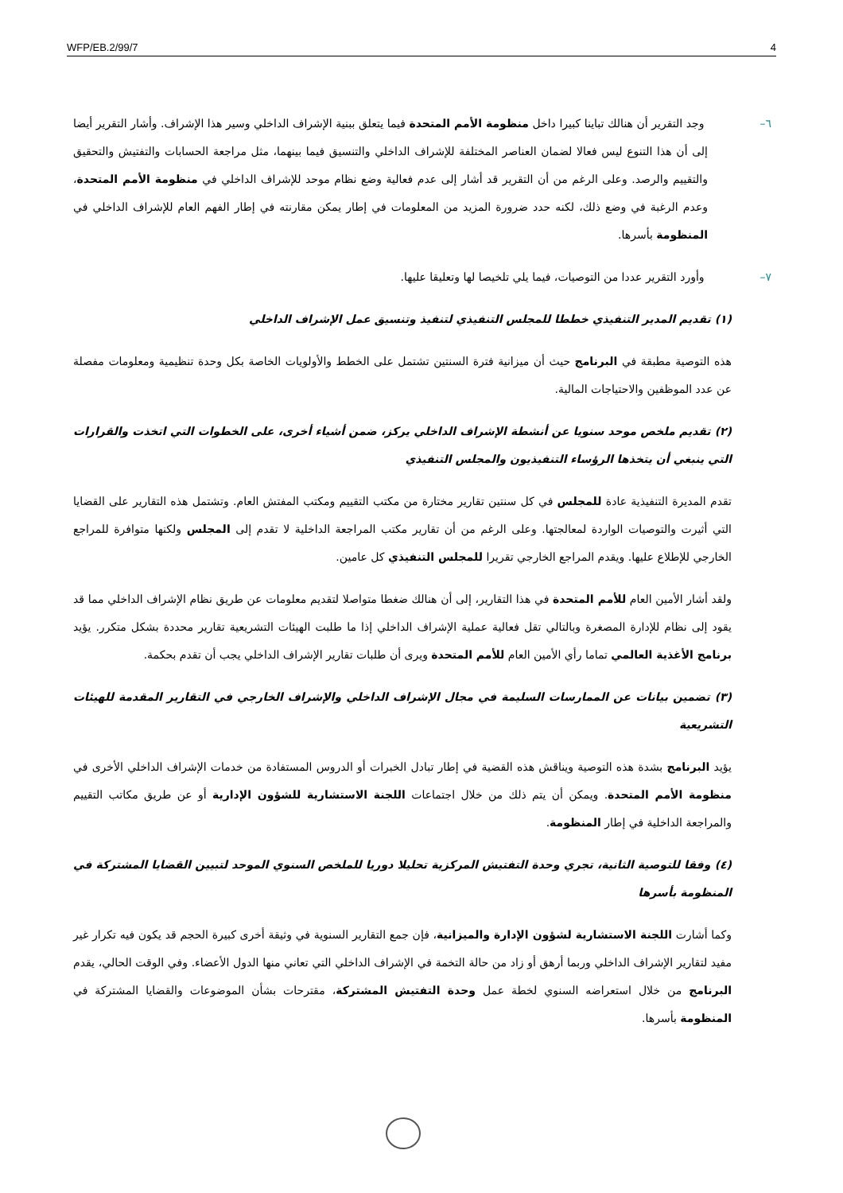WFP/EB.2/99/7 4
٦– وجد التقرير أن هنالك تباينا كبيرا داخل منظومة الأمم المتحدة فيما يتعلق ببنية الإشراف الداخلي وسير هذا الإشراف. وأشار التقرير أيضا إلى أن هذا التنوع ليس فعالا لضمان العناصر المختلفة للإشراف الداخلي والتنسيق فيما بينهما، مثل مراجعة الحسابات والتفتيش والتحقيق والتقييم والرصد. وعلى الرغم من أن التقرير قد أشار إلى عدم فعالية وضع نظام موحد للإشراف الداخلي في منظومة الأمم المتحدة، وعدم الرغبة في وضع ذلك، لكنه حدد ضرورة المزيد من المعلومات في إطار يمكن مقارنته في إطار الفهم العام للإشراف الداخلي في المنظومة بأسرها.
٧– وأورد التقرير عددا من التوصيات، فيما يلي تلخيصا لها وتعليقا عليها.
(١) تقديم المدير التنفيذي خططا للمجلس التنفيذي لتنفيذ وتنسيق عمل الإشراف الداخلي
هذه التوصية مطبقة في البرنامج حيث أن ميزانية فترة السنتين تشتمل على الخطط والأولويات الخاصة بكل وحدة تنظيمية ومعلومات مفصلة عن عدد الموظفين والاحتياجات المالية.
(٢) تقديم ملخص موحد سنويا عن أنشطة الإشراف الداخلي يركز، ضمن أشياء أخرى، على الخطوات التي اتخذت والقرارات التي ينبغي أن يتخذها الرؤساء التنفيذيون والمجلس التنفيذي
تقدم المديرة التنفيذية عادة للمجلس في كل سنتين تقارير مختارة من مكتب التقييم ومكتب المفتش العام. وتشتمل هذه التقارير على القضايا التي أثيرت والتوصيات الواردة لمعالجتها. وعلى الرغم من أن تقارير مكتب المراجعة الداخلية لا تقدم إلى المجلس ولكنها متوافرة للمراجع الخارجي للإطلاع عليها. ويقدم المراجع الخارجي تقريرا للمجلس التنفيذي كل عامين.
ولقد أشار الأمين العام للأمم المتحدة في هذا التقارير، إلى أن هنالك ضغطا متواصلا لتقديم معلومات عن طريق نظام الإشراف الداخلي مما قد يقود إلى نظام للإدارة المصغرة وبالتالي تقل فعالية عملية الإشراف الداخلي إذا ما طلبت الهيئات التشريعية تقارير محددة بشكل متكرر. يؤيد برنامج الأغذية العالمي تماما رأي الأمين العام للأمم المتحدة ويرى أن طلبات تقارير الإشراف الداخلي يجب أن تقدم بحكمة.
(٣) تضمين بيانات عن الممارسات السليمة في مجال الإشراف الداخلي والإشراف الخارجي في التقارير المقدمة للهيئات التشريعية
يؤيد البرنامج بشدة هذه التوصية ويناقش هذه القضية في إطار تبادل الخبرات أو الدروس المستفادة من خدمات الإشراف الداخلي الأخرى في منظومة الأمم المتحدة. ويمكن أن يتم ذلك من خلال اجتماعات اللجنة الاستشارية للشؤون الإدارية أو عن طريق مكاتب التقييم والمراجعة الداخلية في إطار المنظومة.
(٤) وفقا للتوصية الثانية، تجري وحدة التفتيش المركزية تحليلا دوريا للملخص السنوي الموحد لتبيين القضايا المشتركة في المنظومة بأسرها
وكما أشارت اللجنة الاستشارية لشؤون الإدارة والميزانية، فإن جمع التقارير السنوية في وثيقة أخرى كبيرة الحجم قد يكون فيه تكرار غير مفيد لتقارير الإشراف الداخلي وربما أرهق أو زاد من حالة التخمة في الإشراف الداخلي التي تعاني منها الدول الأعضاء. وفي الوقت الحالي، يقدم البرنامج من خلال استعراضه السنوي لخطة عمل وحدة التفتيش المشتركة، مقترحات بشأن الموضوعات والقضايا المشتركة في المنظومة بأسرها.